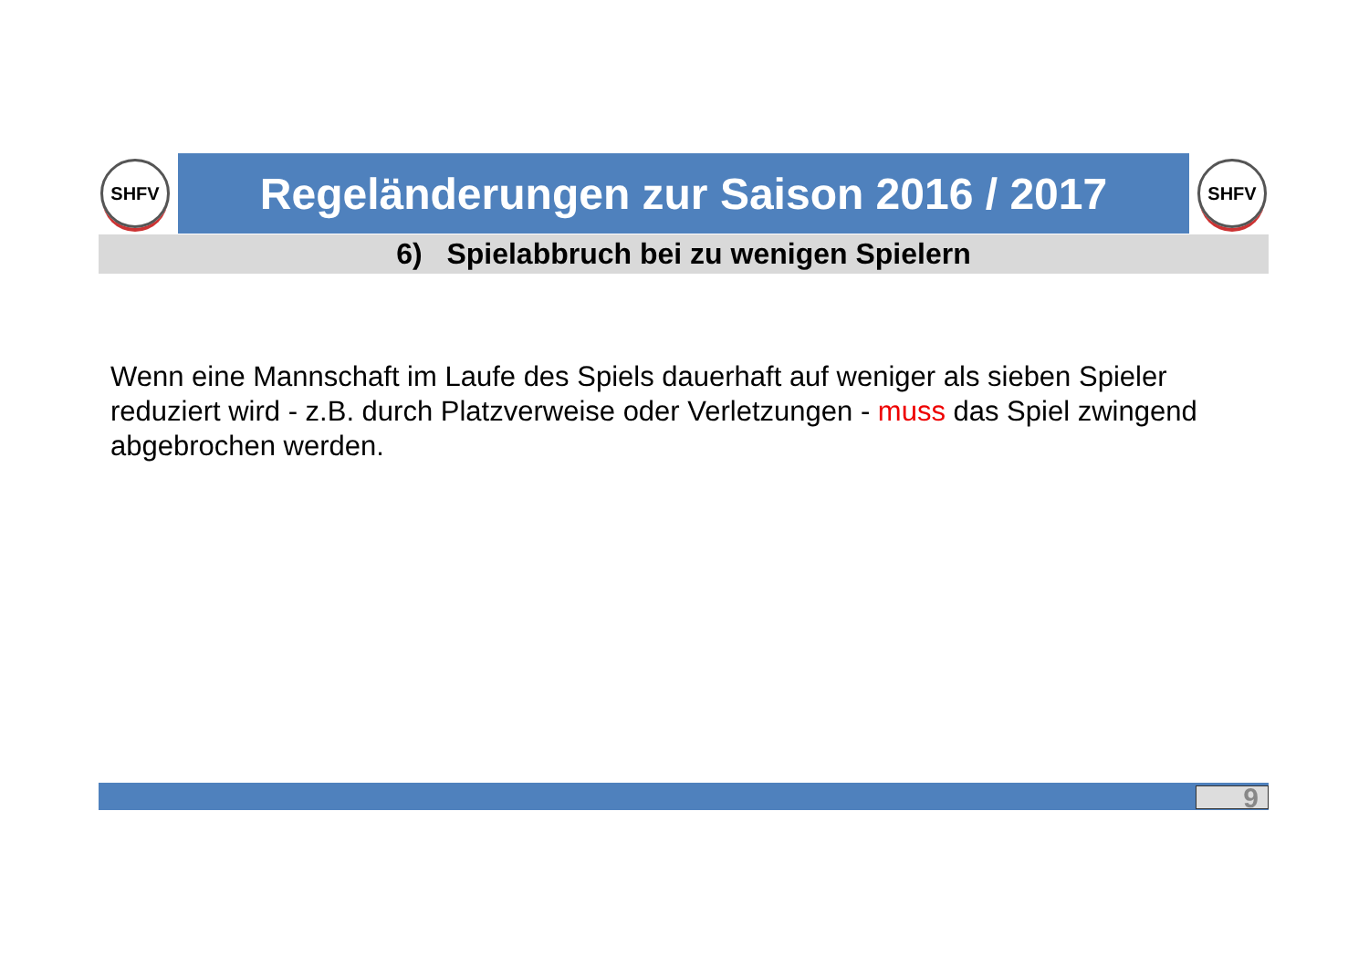SHFV Regeländerungen zur Saison 2016 / 2017 SHFV
6) Spielabbruch bei zu wenigen Spielern
Wenn eine Mannschaft im Laufe des Spiels dauerhaft auf weniger als sieben Spieler reduziert wird - z.B. durch Platzverweise oder Verletzungen - muss das Spiel zwingend abgebrochen werden.
9